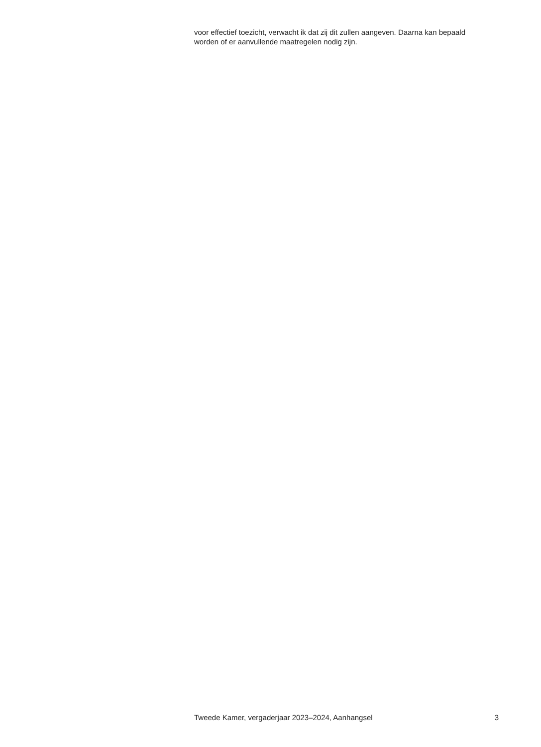voor effectief toezicht, verwacht ik dat zij dit zullen aangeven. Daarna kan bepaald worden of er aanvullende maatregelen nodig zijn.
Tweede Kamer, vergaderjaar 2023–2024, Aanhangsel 3